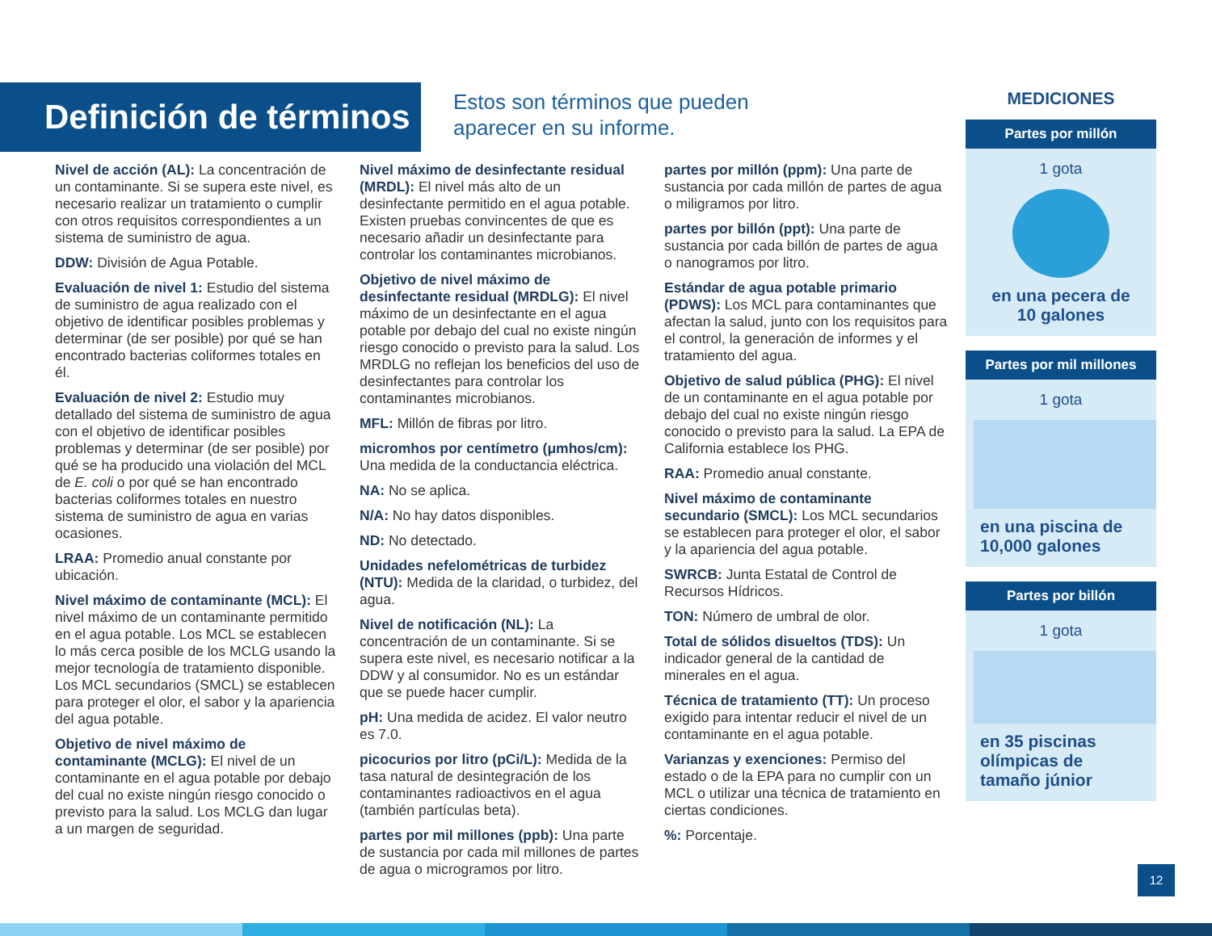Definición de términos
Estos son términos que pueden
aparecer en su informe.
Nivel de acción (AL): La concentración de un contaminante. Si se supera este nivel, es necesario realizar un tratamiento o cumplir con otros requisitos correspondientes a un sistema de suministro de agua.
DDW: División de Agua Potable.
Evaluación de nivel 1: Estudio del sistema de suministro de agua realizado con el objetivo de identificar posibles problemas y determinar (de ser posible) por qué se han encontrado bacterias coliformes totales en él.
Evaluación de nivel 2: Estudio muy detallado del sistema de suministro de agua con el objetivo de identificar posibles problemas y determinar (de ser posible) por qué se ha producido una violación del MCL de E. coli o por qué se han encontrado bacterias coliformes totales en nuestro sistema de suministro de agua en varias ocasiones.
LRAA: Promedio anual constante por ubicación.
Nivel máximo de contaminante (MCL): El nivel máximo de un contaminante permitido en el agua potable. Los MCL se establecen lo más cerca posible de los MCLG usando la mejor tecnología de tratamiento disponible. Los MCL secundarios (SMCL) se establecen para proteger el olor, el sabor y la apariencia del agua potable.
Objetivo de nivel máximo de contaminante (MCLG): El nivel de un contaminante en el agua potable por debajo del cual no existe ningún riesgo conocido o previsto para la salud. Los MCLG dan lugar a un margen de seguridad.
Nivel máximo de desinfectante residual (MRDL): El nivel más alto de un desinfectante permitido en el agua potable. Existen pruebas convincentes de que es necesario añadir un desinfectante para controlar los contaminantes microbianos.
Objetivo de nivel máximo de desinfectante residual (MRDLG): El nivel máximo de un desinfectante en el agua potable por debajo del cual no existe ningún riesgo conocido o previsto para la salud. Los MRDLG no reflejan los beneficios del uso de desinfectantes para controlar los contaminantes microbianos.
MFL: Millón de fibras por litro.
micromhos por centímetro (μmhos/cm): Una medida de la conductancia eléctrica.
NA: No se aplica.
N/A: No hay datos disponibles.
ND: No detectado.
Unidades nefelométricas de turbidez (NTU): Medida de la claridad, o turbidez, del agua.
Nivel de notificación (NL): La concentración de un contaminante. Si se supera este nivel, es necesario notificar a la DDW y al consumidor. No es un estándar que se puede hacer cumplir.
pH: Una medida de acidez. El valor neutro es 7.0.
picocurios por litro (pCi/L): Medida de la tasa natural de desintegración de los contaminantes radioactivos en el agua (también partículas beta).
partes por mil millones (ppb): Una parte de sustancia por cada mil millones de partes de agua o microgramos por litro.
partes por millón (ppm): Una parte de sustancia por cada millón de partes de agua o miligramos por litro.
partes por billón (ppt): Una parte de sustancia por cada billón de partes de agua o nanogramos por litro.
Estándar de agua potable primario (PDWS): Los MCL para contaminantes que afectan la salud, junto con los requisitos para el control, la generación de informes y el tratamiento del agua.
Objetivo de salud pública (PHG): El nivel de un contaminante en el agua potable por debajo del cual no existe ningún riesgo conocido o previsto para la salud. La EPA de California establece los PHG.
RAA: Promedio anual constante.
Nivel máximo de contaminante secundario (SMCL): Los MCL secundarios se establecen para proteger el olor, el sabor y la apariencia del agua potable.
SWRCB: Junta Estatal de Control de Recursos Hídricos.
TON: Número de umbral de olor.
Total de sólidos disueltos (TDS): Un indicador general de la cantidad de minerales en el agua.
Técnica de tratamiento (TT): Un proceso exigido para intentar reducir el nivel de un contaminante en el agua potable.
Varianzas y exenciones: Permiso del estado o de la EPA para no cumplir con un MCL o utilizar una técnica de tratamiento en ciertas condiciones.
%: Porcentaje.
MEDICIONES
Partes por millón
1 gota
en una pecera de 10 galones
Partes por mil millones
1 gota
en una piscina de 10,000 galones
Partes por billón
1 gota
en 35 piscinas olímpicas de tamaño júnior
12